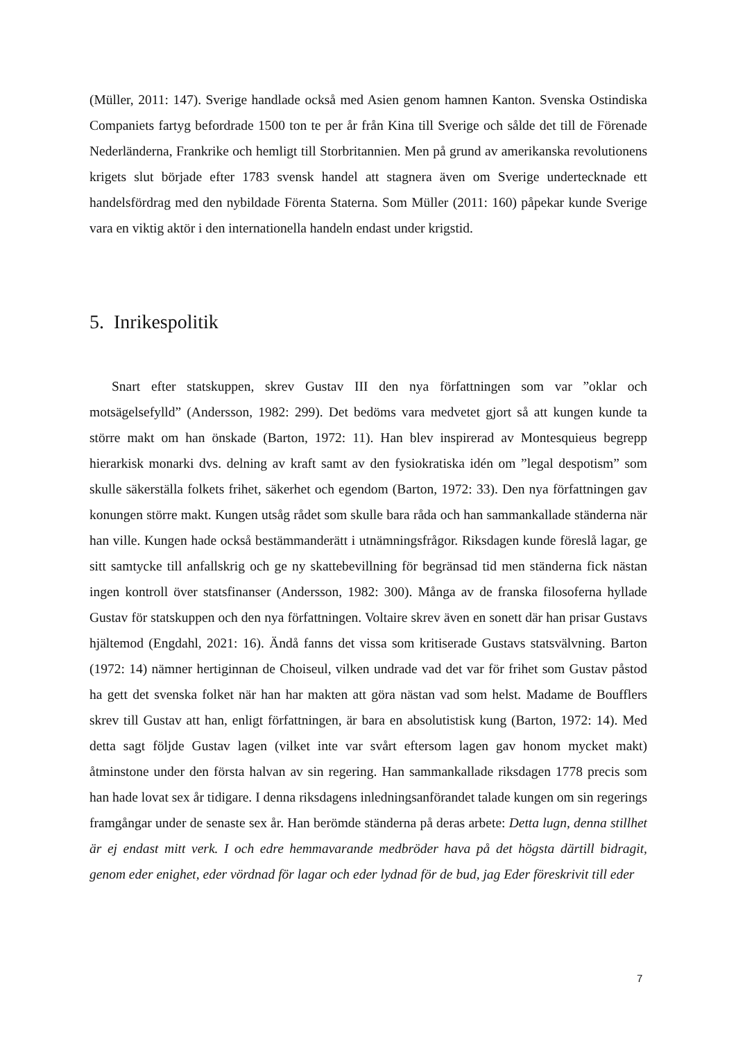(Müller, 2011: 147). Sverige handlade också med Asien genom hamnen Kanton. Svenska Ostindiska Companiets fartyg befordrade 1500 ton te per år från Kina till Sverige och sålde det till de Förenade Nederländerna, Frankrike och hemligt till Storbritannien. Men på grund av amerikanska revolutionens krigets slut började efter 1783 svensk handel att stagnera även om Sverige undertecknade ett handelsfördrag med den nybildade Förenta Staterna. Som Müller (2011: 160) påpekar kunde Sverige vara en viktig aktör i den internationella handeln endast under krigstid.
5. Inrikespolitik
Snart efter statskuppen, skrev Gustav III den nya författningen som var ”oklar och motsägelsefylld” (Andersson, 1982: 299). Det bedöms vara medvetet gjort så att kungen kunde ta större makt om han önskade (Barton, 1972: 11). Han blev inspirerad av Montesquieus begrepp hierarkisk monarki dvs. delning av kraft samt av den fysiokratiska idén om ”legal despotism” som skulle säkerställa folkets frihet, säkerhet och egendom (Barton, 1972: 33). Den nya författningen gav konungen större makt. Kungen utsåg rådet som skulle bara råda och han sammankallade ständerna när han ville. Kungen hade också bestämmanderätt i utnämningsfrågor. Riksdagen kunde föreslå lagar, ge sitt samtycke till anfallskrig och ge ny skattebevillning för begränsad tid men ständerna fick nästan ingen kontroll över statsfinanser (Andersson, 1982: 300). Många av de franska filosoferna hyllade Gustav för statskuppen och den nya författningen. Voltaire skrev även en sonett där han prisar Gustavs hjältemod (Engdahl, 2021: 16). Ändå fanns det vissa som kritiserade Gustavs statsvälvning. Barton (1972: 14) nämner hertiginnan de Choiseul, vilken undrade vad det var för frihet som Gustav påstod ha gett det svenska folket när han har makten att göra nästan vad som helst. Madame de Boufflers skrev till Gustav att han, enligt författningen, är bara en absolutistisk kung (Barton, 1972: 14). Med detta sagt följde Gustav lagen (vilket inte var svårt eftersom lagen gav honom mycket makt) åtminstone under den första halvan av sin regering. Han sammankallade riksdagen 1778 precis som han hade lovat sex år tidigare. I denna riksdagens inledningsanförandet talade kungen om sin regerings framgångar under de senaste sex år. Han berömde ständerna på deras arbete: Detta lugn, denna stillhet är ej endast mitt verk. I och edre hemmavarande medbröder hava på det högsta därtill bidragit, genom eder enighet, eder vördnad för lagar och eder lydnad för de bud, jag Eder föreskrivit till eder
7